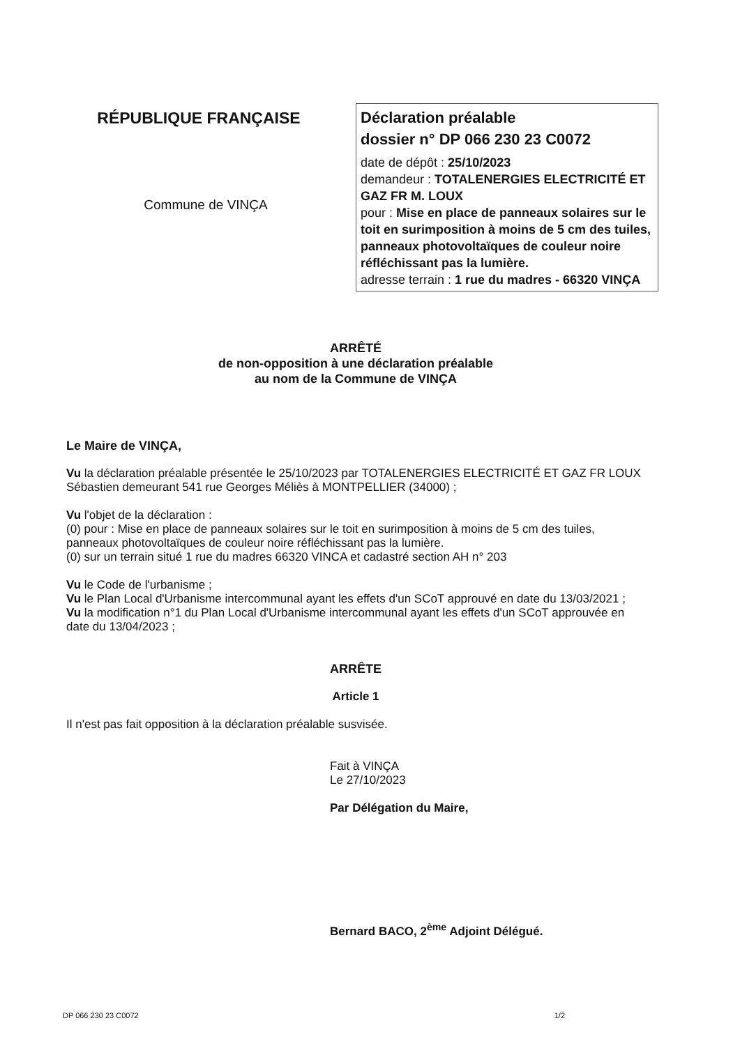RÉPUBLIQUE FRANÇAISE
Commune de VINÇA
Déclaration préalable
dossier n° DP 066 230 23 C0072
date de dépôt : 25/10/2023
demandeur : TOTALENERGIES ELECTRICITÉ ET GAZ FR M. LOUX
pour : Mise en place de panneaux solaires sur le toit en surimposition à moins de 5 cm des tuiles, panneaux photovoltaïques de couleur noire réfléchissant pas la lumière.
adresse terrain : 1 rue du madres - 66320 VINÇA
ARRÊTÉ
de non-opposition à une déclaration préalable
au nom de la Commune de VINÇA
Le Maire de VINÇA,
Vu la déclaration préalable présentée le 25/10/2023 par TOTALENERGIES ELECTRICITÉ ET GAZ FR LOUX Sébastien demeurant 541 rue Georges Méliès à MONTPELLIER (34000) ;
Vu l'objet de la déclaration :
(0) pour : Mise en place de panneaux solaires sur le toit en surimposition à moins de 5 cm des tuiles, panneaux photovoltaïques de couleur noire réfléchissant pas la lumière.
(0) sur un terrain situé 1 rue du madres 66320 VINCA et cadastré section AH n° 203
Vu le Code de l'urbanisme ;
Vu le Plan Local d'Urbanisme intercommunal ayant les effets d'un SCoT approuvé en date du 13/03/2021 ;
Vu la modification n°1 du Plan Local d'Urbanisme intercommunal ayant les effets d'un SCoT approuvée en date du 13/04/2023 ;
ARRÊTE
Article 1
Il n'est pas fait opposition à la déclaration préalable susvisée.
Fait à VINÇA
Le 27/10/2023
Par Délégation du Maire,
Bernard BACO, 2<sup>ème</sup> Adjoint Délégué.
DP 066 230 23 C0072 1/2